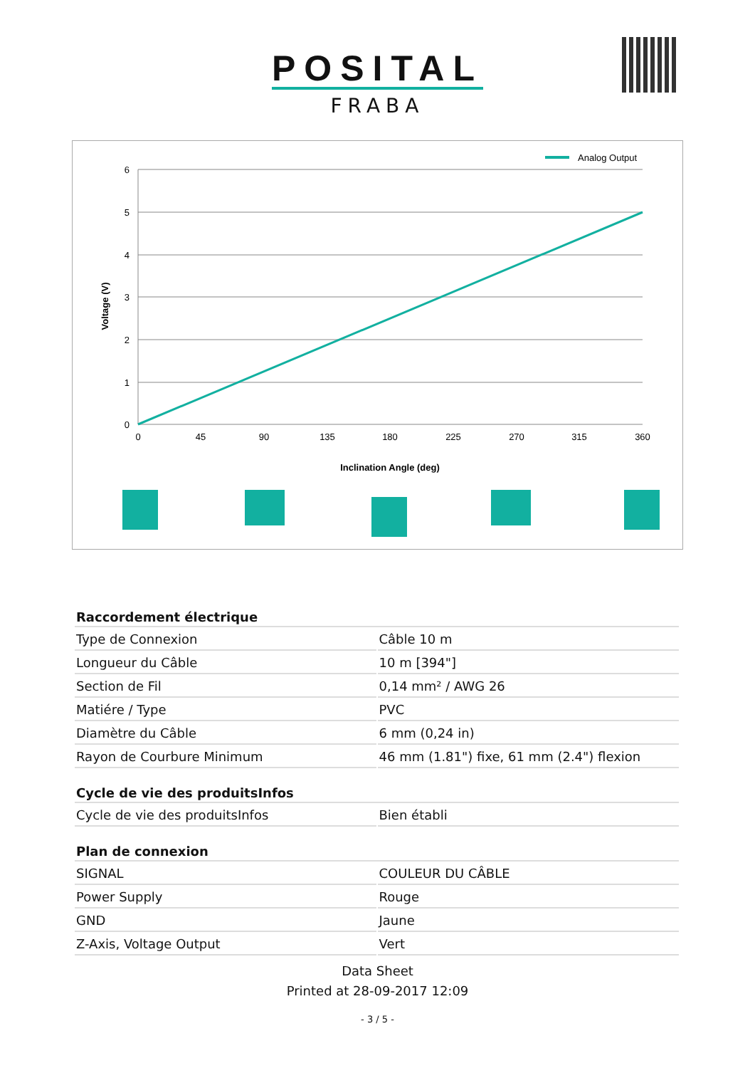POSITAL
FRABA
Analog Output
6
5
4
3
2
1
0
0
45
90
135
180
225
270
315
360
Inclination Angle (deg)
Voltage (V)
| Raccordement électrique | |
| --- | --- |
| Type de Connexion | Câble 10 m |
| Longueur du Câble | 10 m [394"] |
| Section de Fil | 0,14 mm² / AWG 26 |
| Matiére / Type | PVC |
| Diamètre du Câble | 6 mm (0,24 in) |
| Rayon de Courbure Minimum | 46 mm (1.81") fixe, 61 mm (2.4") flexion |
| Cycle de vie des produitsInfos | |
| Cycle de vie des produitsInfos | Bien établi |
| Plan de connexion | |
| SIGNAL | COULEUR DU CÂBLE |
| Power Supply | Rouge |
| GND | Jaune |
| Z-Axis, Voltage Output | Vert |
Data Sheet
Printed at 28-09-2017 12:09
- 3 / 5 -